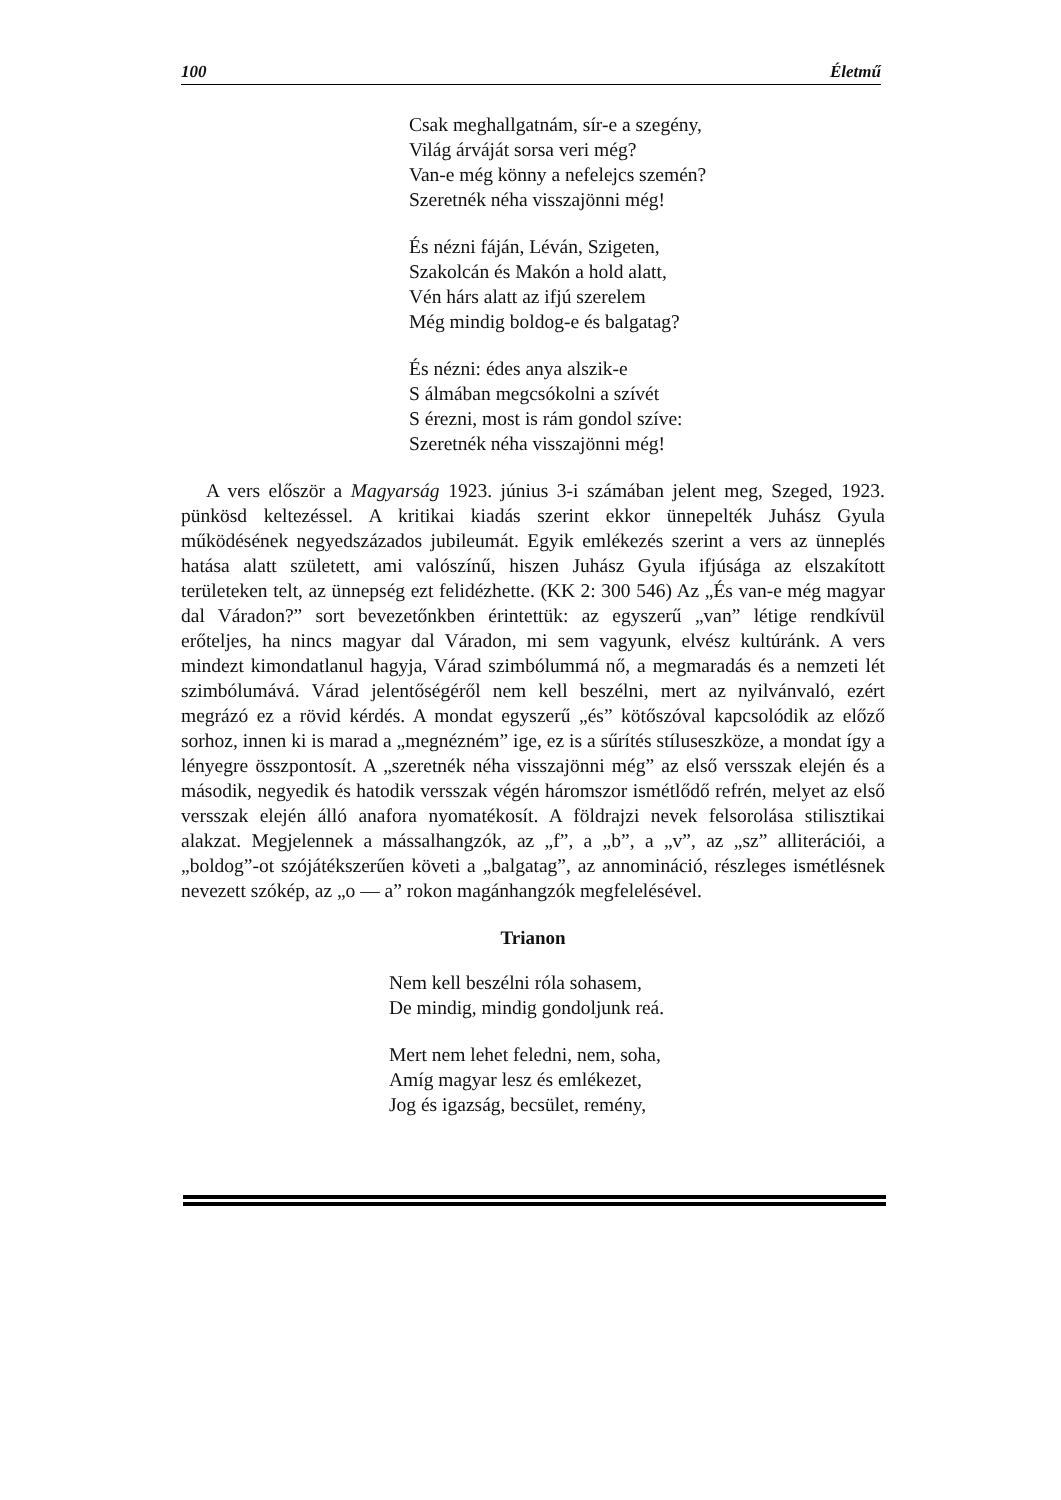100 Életmű
Csak meghallgatnám, sír-e a szegény,
Világ árváját sorsa veri még?
Van-e még könny a nefelejcs szemén?
Szeretnék néha visszajönni még!
És nézni fáján, Léván, Szigeten,
Szakolcán és Makón a hold alatt,
Vén hárs alatt az ifjú szerelem
Még mindig boldog-e és balgatag?
És nézni: édes anya alszik-e
S álmában megcsókolni a szívét
S érezni, most is rám gondol szíve:
Szeretnék néha visszajönni még!
A vers először a Magyarság 1923. június 3-i számában jelent meg, Szeged, 1923. pünkösd keltezéssel. A kritikai kiadás szerint ekkor ünnepelték Juhász Gyula működésének negyedszázados jubileumát. Egyik emlékezés szerint a vers az ünneplés hatása alatt született, ami valószínű, hiszen Juhász Gyula ifjúsága az elszakított területeken telt, az ünnepség ezt felidézhette. (KK 2: 300 546) Az „És van-e még magyar dal Váradon?” sort bevezetőnkben érintettük: az egyszerű „van” létige rendkívül erőteljes, ha nincs magyar dal Váradon, mi sem vagyunk, elvész kultúránk. A vers mindezt kimondatlanul hagyja, Várad szimbólummá nő, a megmaradás és a nemzeti lét szimbólumává. Várad jelentőségéről nem kell beszélni, mert az nyilvánvaló, ezért megrázó ez a rövid kérdés. A mondat egyszerű „és” kötőszóval kapcsolódik az előző sorhoz, innen ki is marad a „megnézném” ige, ez is a sűrítés stíluseszköze, a mondat így a lényegre összpontosít. A „szeretnék néha visszajönni még” az első versszak elején és a második, negyedik és hatodik versszak végén háromszor ismétlődő refrén, melyet az első versszak elején álló anafora nyomatékosít. A földrajzi nevek felsorolása stilisztikai alakzat. Megjelennek a mássalhangzók, az „f”, a „b”, a „v”, az „sz” alliterációi, a „boldog”-ot szójátékszerűen követi a „balgatag”, az annomináció, részleges ismétlésnek nevezett szókép, az „o — a” rokon magánhangzók megfelelésével.
Trianon
Nem kell beszélni róla sohasem,
De mindig, mindig gondoljunk reá.
Mert nem lehet feledni, nem, soha,
Amíg magyar lesz és emlékezet,
Jog és igazság, becsület, remény,